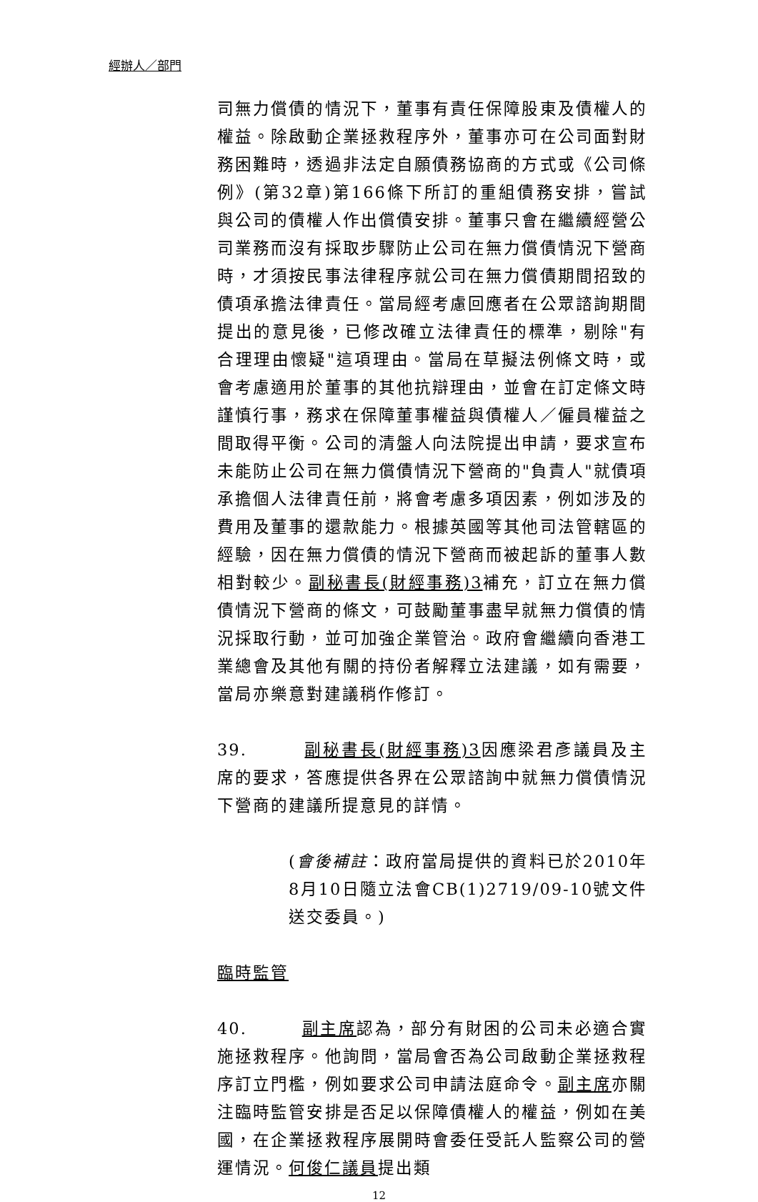經辦人／部門
司無力償債的情況下，董事有責任保障股東及債權人的權益。除啟動企業拯救程序外，董事亦可在公司面對財務困難時，透過非法定自願債務協商的方式或《公司條例》(第32章)第166條下所訂的重組債務安排，嘗試與公司的債權人作出償債安排。董事只會在繼續經營公司業務而沒有採取步驟防止公司在無力償債情況下營商時，才須按民事法律程序就公司在無力償債期間招致的債項承擔法律責任。當局經考慮回應者在公眾諮詢期間提出的意見後，已修改確立法律責任的標準，剔除"有合理理由懷疑"這項理由。當局在草擬法例條文時，或會考慮適用於董事的其他抗辯理由，並會在訂定條文時謹慎行事，務求在保障董事權益與債權人／僱員權益之間取得平衡。公司的清盤人向法院提出申請，要求宣布未能防止公司在無力償債情況下營商的"負責人"就債項承擔個人法律責任前，將會考慮多項因素，例如涉及的費用及董事的還款能力。根據英國等其他司法管轄區的經驗，因在無力償債的情況下營商而被起訴的董事人數相對較少。副秘書長(財經事務)3補充，訂立在無力償債情況下營商的條文，可鼓勵董事盡早就無力償債的情況採取行動，並可加強企業管治。政府會繼續向香港工業總會及其他有關的持份者解釋立法建議，如有需要，當局亦樂意對建議稍作修訂。
39. 副秘書長(財經事務)3因應梁君彥議員及主席的要求，答應提供各界在公眾諮詢中就無力償債情況下營商的建議所提意見的詳情。
(會後補註：政府當局提供的資料已於2010年8月10日隨立法會CB(1)2719/09-10號文件送交委員。)
臨時監管
40. 副主席認為，部分有財困的公司未必適合實施拯救程序。他詢問，當局會否為公司啟動企業拯救程序訂立門檻，例如要求公司申請法庭命令。副主席亦關注臨時監管安排是否足以保障債權人的權益，例如在美國，在企業拯救程序展開時會委任受託人監察公司的營運情況。何俊仁議員提出類
12